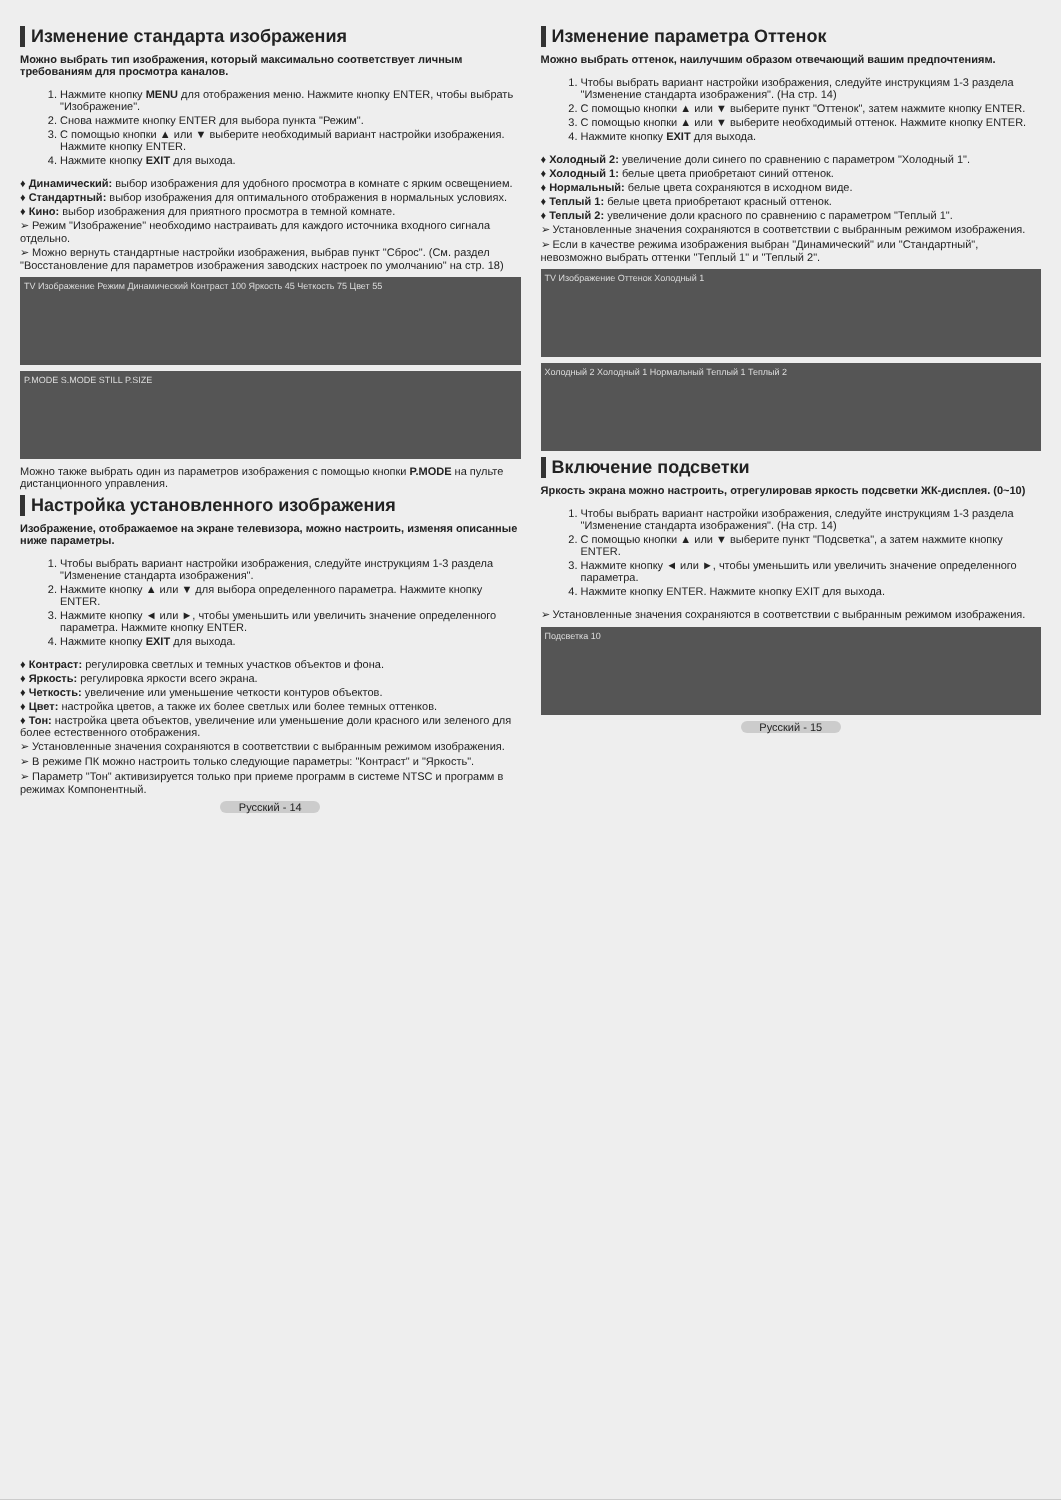Изменение стандарта изображения
Можно выбрать тип изображения, который максимально соответствует личным требованиям для просмотра каналов.
1. Нажмите кнопку MENU для отображения меню. Нажмите кнопку ENTER, чтобы выбрать "Изображение".
2. Снова нажмите кнопку ENTER для выбора пункта "Режим".
3. С помощью кнопки ▲ или ▼ выберите необходимый вариант настройки изображения. Нажмите кнопку ENTER.
4. Нажмите кнопку EXIT для выхода.
♦ Динамический: выбор изображения для удобного просмотра в комнате с ярким освещением.
♦ Стандартный: выбор изображения для оптимального отображения в нормальных условиях.
♦ Кино: выбор изображения для приятного просмотра в темной комнате.
➢ Режим "Изображение" необходимо настраивать для каждого источника входного сигнала отдельно.
➢ Можно вернуть стандартные настройки изображения, выбрав пункт "Сброс". (См. раздел "Восстановление для параметров изображения заводских настроек по умолчанию" на стр. 18)
TV Изображение Режим Динамический Контраст 100 Яркость 45 Четкость 75 Цвет 55
P.MODE S.MODE STILL P.SIZE
Можно также выбрать один из параметров изображения с помощью кнопки P.MODE на пульте дистанционного управления.
Настройка установленного изображения
Изображение, отображаемое на экране телевизора, можно настроить, изменяя описанные ниже параметры.
1. Чтобы выбрать вариант настройки изображения, следуйте инструкциям 1-3 раздела "Изменение стандарта изображения".
2. Нажмите кнопку ▲ или ▼ для выбора определенного параметра. Нажмите кнопку ENTER.
3. Нажмите кнопку ◄ или ►, чтобы уменьшить или увеличить значение определенного параметра. Нажмите кнопку ENTER.
4. Нажмите кнопку EXIT для выхода.
♦ Контраст: регулировка светлых и темных участков объектов и фона.
♦ Яркость: регулировка яркости всего экрана.
♦ Четкость: увеличение или уменьшение четкости контуров объектов.
♦ Цвет: настройка цветов, а также их более светлых или более темных оттенков.
♦ Тон: настройка цвета объектов, увеличение или уменьшение доли красного или зеленого для более естественного отображения.
➢ Установленные значения сохраняются в соответствии с выбранным режимом изображения.
➢ В режиме ПК можно настроить только следующие параметры: "Контраст" и "Яркость".
➢ Параметр "Тон" активизируется только при приеме программ в системе NTSC и программ в режимах Компонентный.
Русский - 14
Изменение параметра Оттенок
Можно выбрать оттенок, наилучшим образом отвечающий вашим предпочтениям.
1. Чтобы выбрать вариант настройки изображения, следуйте инструкциям 1-3 раздела "Изменение стандарта изображения". (На стр. 14)
2. С помощью кнопки ▲ или ▼ выберите пункт "Оттенок", затем нажмите кнопку ENTER.
3. С помощью кнопки ▲ или ▼ выберите необходимый оттенок. Нажмите кнопку ENTER.
4. Нажмите кнопку EXIT для выхода.
♦ Холодный 2: увеличение доли синего по сравнению с параметром "Холодный 1".
♦ Холодный 1: белые цвета приобретают синий оттенок.
♦ Нормальный: белые цвета сохраняются в исходном виде.
♦ Теплый 1: белые цвета приобретают красный оттенок.
♦ Теплый 2: увеличение доли красного по сравнению с параметром "Теплый 1".
➢ Установленные значения сохраняются в соответствии с выбранным режимом изображения.
➢ Если в качестве режима изображения выбран "Динамический" или "Стандартный", невозможно выбрать оттенки "Теплый 1" и "Теплый 2".
TV Изображение Оттенок Холодный 1
Холодный 2 Холодный 1 Нормальный Теплый 1 Теплый 2
Включение подсветки
Яркость экрана можно настроить, отрегулировав яркость подсветки ЖК-дисплея. (0~10)
1. Чтобы выбрать вариант настройки изображения, следуйте инструкциям 1-3 раздела "Изменение стандарта изображения". (На стр. 14)
2. С помощью кнопки ▲ или ▼ выберите пункт "Подсветка", а затем нажмите кнопку ENTER.
3. Нажмите кнопку ◄ или ►, чтобы уменьшить или увеличить значение определенного параметра.
4. Нажмите кнопку ENTER. Нажмите кнопку EXIT для выхода.
➢ Установленные значения сохраняются в соответствии с выбранным режимом изображения.
Подсветка 10
Русский - 15